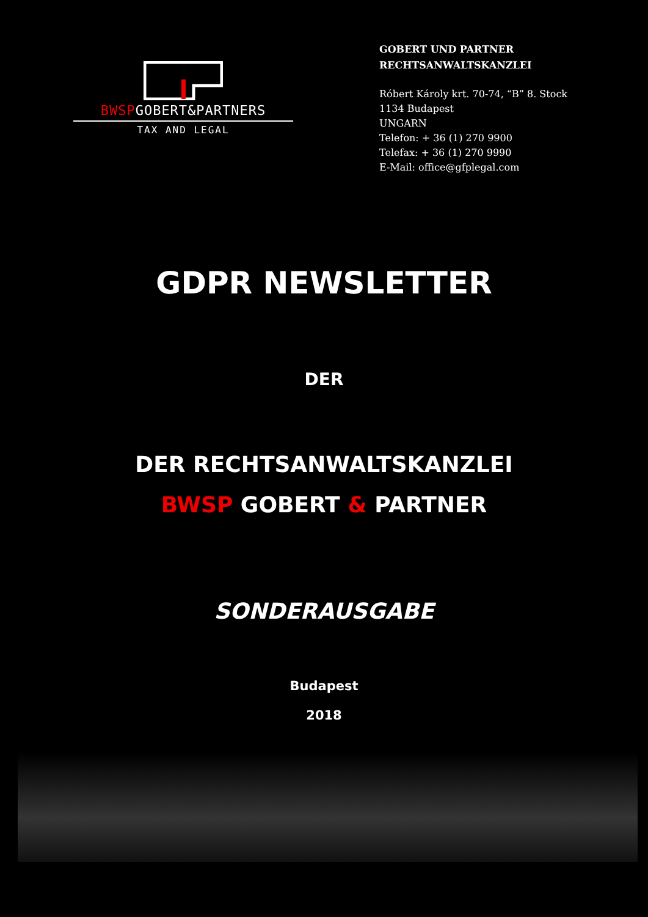BWSPGOBERT&PARTNERS
TAX AND LEGAL
GOBERT UND PARTNER
RECHTSANWALTSKANZLEI
Róbert Károly krt. 70-74, “B” 8. Stock
1134 Budapest
UNGARN
Telefon: + 36 (1) 270 9900
Telefax: + 36 (1) 270 9990
E-Mail: office@gfplegal.com
GDPR NEWSLETTER
DER
DER RECHTSANWALTSKANZLEI
BWSP GOBERT & PARTNER
SONDERAUSGABE
Budapest
2018